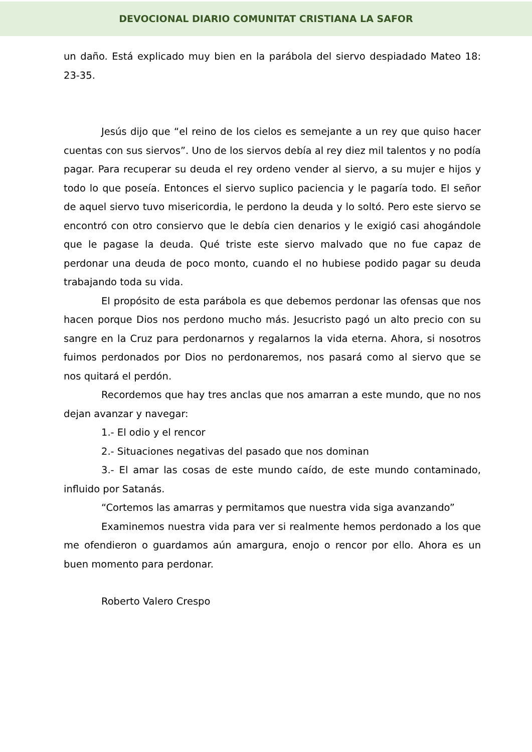DEVOCIONAL DIARIO COMUNITAT CRISTIANA LA SAFOR
un daño. Está explicado muy bien en la parábola del siervo despiadado Mateo 18: 23-35.
Jesús dijo que “el reino de los cielos es semejante a un rey que quiso hacer cuentas con sus siervos”. Uno de los siervos debía al rey diez mil talentos y no podía pagar. Para recuperar su deuda el rey ordeno vender al siervo, a su mujer e hijos y todo lo que poseía. Entonces el siervo suplico paciencia y le pagaría todo. El señor de aquel siervo tuvo misericordia, le perdono la deuda y lo soltó. Pero este siervo se encontró con otro consiervo que le debía cien denarios y le exigió casi ahogándole que le pagase la deuda. Qué triste este siervo malvado que no fue capaz de perdonar una deuda de poco monto, cuando el no hubiese podido pagar su deuda trabajando toda su vida.
El propósito de esta parábola es que debemos perdonar las ofensas que nos hacen porque Dios nos perdono mucho más. Jesucristo pagó un alto precio con su sangre en la Cruz para perdonarnos y regalarnos la vida eterna. Ahora, si nosotros fuimos perdonados por Dios no perdonaremos, nos pasará como al siervo que se nos quitará el perdón.
Recordemos que hay tres anclas que nos amarran a este mundo, que no nos dejan avanzar y navegar:
1.- El odio y el rencor
2.- Situaciones negativas del pasado que nos dominan
3.- El amar las cosas de este mundo caído, de este mundo contaminado, influido por Satanás.
“Cortemos las amarras y permitamos que nuestra vida siga avanzando”
Examinemos nuestra vida para ver si realmente hemos perdonado a los que me ofendieron o guardamos aún amargura, enojo o rencor por ello. Ahora es un buen momento para perdonar.
Roberto Valero Crespo